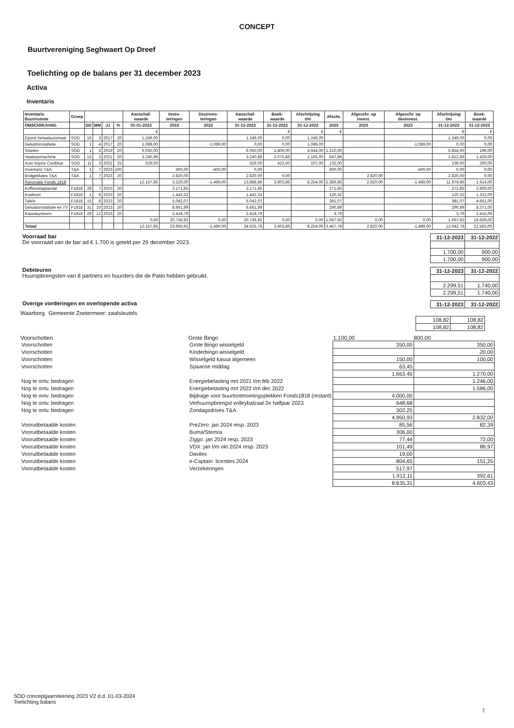CONCEPT
Buurtvereniging Seghwaert Op Dreef
Toelichting op de balans per 31 december 2023
Activa
Inventaris
| Inventaris Buurtruimte | Groep | | | | | Aanschaf-waarde | Inves-teringen | Desinves-teringen | Aanschaf-waarde | Boek-waarde | Afschrijving t/m | Afschr. | Afgeschr. op invest. | Afgeschr. op desinvest. | Afschrijving t/m | Boek-waarde |
| --- | --- | --- | --- | --- | --- | --- | --- | --- | --- | --- | --- | --- | --- | --- | --- | --- |
| OMSCHRIJVING | | DD | MM | JJ | % | 01-01-2023 | 2023 | 2023 | 31-12-2023 | 31-12-2022 | 31-12-2022 | 2023 | 2023 | 2023 | 31-12-2023 | 31-12-2023 |
| | | | | | | € | | | | € | € | € | | | € | € |
| Eijsink betaalautomaat | SOD | 16 | 3 | 2017 | 20 | 1.249,00 | | | 1.249,00 | 0,00 | 1.249,00 | | | | 1.249,00 | 0,00 |
| Geluidsinstallatie | SOD | 1 | 4 | 2017 | 20 | 1.089,00 | | -1.089,00 | 0,00 | 0,00 | 1.089,00 | | | -1.089,00 | 0,00 | 0,00 |
| Stoelen | SOD | 1 | 3 | 2019 | 20 | 6.050,00 | | | 6.050,00 | 1.406,00 | 4.644,00 | 1.210,00 | | | 5.854,00 | 196,00 |
| Vaatwasmachine | SOD | 15 | 3 | 2021 | 20 | 3.240,86 | | | 3.240,86 | 2.075,86 | 1.165,00 | 647,86 | | | 1.812,86 | 1.428,00 |
| Acer Aspire Coolblue | SOD | 11 | 3 | 2022 | 25 | 529,00 | | | 529,00 | 422,00 | 107,00 | 132,00 | | | 239,00 | 290,00 |
| Inventaris T&A | T&A | 1 | 7 | 2023 | 100 | | 400,00 | -400,00 | 0,00 | | | 400,00 | | -400,00 | 0,00 | 0,00 |
| BridgeMates T&A | T&A | 1 | 7 | 2023 | 20 | | 2.820,00 | | 2.820,00 | 0,00 | | | 2.820,00 | | 2.820,00 | 0,00 |
| Renovatie Fonds 1818 | | | | | | 12.157,86 | 3.220,00 | -1.489,00 | 13.888,86 | 3.903,86 | 8.254,00 | 2.389,86 | 2.820,00 | -1.489,00 | 11.974,86 | 1.914,00 |
| Koffiezetapparaat | F1818 | 28 | 7 | 2023 | 20 | | 3.171,85 | | 3.171,85 | | | 271,85 | | | 271,85 | 2.900,00 |
| Koelkast | F1818 | 1 | 8 | 2023 | 20 | | 1.442,32 | | 1.442,32 | | | 120,32 | | | 120,32 | 1.322,00 |
| Tafels | F1818 | 15 | 8 | 2023 | 20 | | 5.042,07 | | 5.042,07 | | | 381,07 | | | 381,07 | 4.661,00 |
| Geluidsinstallatie en TV | F1818 | 31 | 10 | 2023 | 20 | | 8.661,89 | | 8.661,89 | | | 290,89 | | | 290,89 | 8.371,00 |
| Kassasysteem | F1818 | 29 | 12 | 2023 | 20 | | 2.418,79 | | 2.418,79 | | | 3,79 | | | 3,79 | 2.415,00 |
| | | | | | | 0,00 | 20.736,92 | 0,00 | 20.736,92 | 0,00 | 0,00 | 1.067,92 | 0,00 | 0,00 | 1.067,92 | 19.669,00 |
| Totaal | | | | | | 12.157,86 | 23.956,92 | -1.489,00 | 34.625,78 | 3.903,86 | 8.254,00 | 3.457,78 | 2.820,00 | -1.489,00 | 13.042,78 | 21.583,00 |
Voorraad bar
De voorraad van de bar ad € 1.700 is geteld per 29 december 2023.
| 31-12-2023 | 31-12-2022 |
| --- | --- |
| 1.700,00 | 900,00 |
| 1.700,00 | 900,00 |
Debiteuren
Huuropbrengsten van 8 partners en huurders die de Patio hebben gebruikt.
| 31-12-2023 | 31-12-2022 |
| --- | --- |
| 2.299,51 | 1.740,00 |
| 2.299,51 | 1.740,00 |
Overige vorderingen en overlopende activa
| 31-12-2023 | 31-12-2022 |
| --- | --- |
| Waarborg | Gemeente Zoetermeer: zaalsleutels | |
| 108,82 | 108,82 |
| 108,82 | 108,82 |
| Voorschotten | Grote Bingo | 1.100,00 | 800,00 |
| Voorschotten | Grote Bingo wisselgeld | 350,00 | 350,00 |
| Voorschotten | Kinderbingo wisselgeld | | 20,00 |
| Voorschotten | Wisselgeld kassa algemeen | 150,00 | 100,00 |
| Voorschotten | Spaanse middag | 63,45 | |
| | | 1.663,45 | 1.270,00 |
| Nog te ontv. bedragen | Energiebelasting mrt 2021 t/m feb 2022 | | 1.246,00 |
| Nog te ontv. bedragen | Energiebelasting mrt 2022 t/m dec 2022 | | 1.586,00 |
| Nog te ontv. bedragen | Bijdrage voor buurtontmoetingsplekken Fonds1818 (restant) | 4.000,00 | |
| Nog te ontv. bedragen | Verhuuropbrengst volleybalzaal 2e halfjaar 2023 | 648,68 | |
| Nog te ontv. bedragen | Zondagsdrives T&A | 302,25 | |
| | | 4.950,93 | 2.832,00 |
| Vooruitbetaalde kosten | PreZero: jan 2024 resp. 2023 | 85,56 | 82,39 |
| Vooruitbetaalde kosten | Buma/Stemra | 306,00 | |
| Vooruitbetaalde kosten | Ziggo: jan 2024 resp. 2023 | 77,44 | 72,00 |
| Vooruitbetaalde kosten | VDX: jan t/m okt 2024 resp. 2023 | 101,49 | 86,97 |
| Vooruitbetaalde kosten | Davilex | 19,00 | |
| Vooruitbetaalde kosten | e-Captain: licenties 2024 | 804,65 | 151,25 |
| Vooruitbetaalde kosten | Verzekeringen | 517,97 | |
| | | 1.912,11 | 392,61 |
| | | 8.635,31 | 4.603,43 |
SOD conceptjaarrekening 2023 V2 d.d. 01-03-2024
Toelichting balans
7